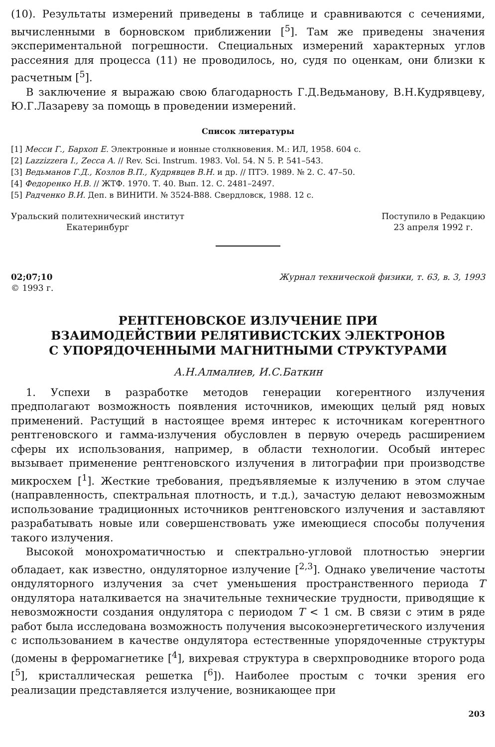(10). Результаты измерений приведены в таблице и сравниваются с сечениями, вычисленными в борновском приближении [<sup>5</sup>]. Там же приведены значения экспериментальной погрешности. Специальных измерений характерных углов рассеяния для процесса (11) не проводилось, но, судя по оценкам, они близки к расчетным [<sup>5</sup>].
В заключение я выражаю свою благодарность Г.Д.Ведьманову, В.Н.Кудрявцеву, Ю.Г.Лазареву за помощь в проведении измерений.
Список литературы
[1] Месси Г., Бархоп Е. Электронные и ионные столкновения. М.: ИЛ, 1958. 604 с.
[2] Lazzizzera I., Zecca A. // Rev. Sci. Instrum. 1983. Vol. 54. N 5. P. 541–543.
[3] Ведьманов Г.Д., Козлов В.П., Кудрявцев В.Н. и др. // ПТЭ. 1989. № 2. С. 47–50.
[4] Федоренко Н.В. // ЖТФ. 1970. Т. 40. Вып. 12. С. 2481–2497.
[5] Радченко В.И. Деп. в ВИНИТИ. № 3524-В88. Свердловск, 1988. 12 с.
Уральский политехнический институт
Екатеринбург
Поступило в Редакцию
23 апреля 1992 г.
02;07;10
© 1993 г.
Журнал технической физики, т. 63, в. 3, 1993
РЕНТГЕНОВСКОЕ ИЗЛУЧЕНИЕ ПРИ
ВЗАИМОДЕЙСТВИИ РЕЛЯТИВИСТСКИХ ЭЛЕКТРОНОВ
С УПОРЯДОЧЕННЫМИ МАГНИТНЫМИ СТРУКТУРАМИ
А.Н.Алмалиев, И.С.Баткин
1. Успехи в разработке методов генерации когерентного излучения предполагают возможность появления источников, имеющих целый ряд новых применений. Растущий в настоящее время интерес к источникам когерентного рентгеновского и гамма-излучения обусловлен в первую очередь расширением сферы их использования, например, в области технологии. Особый интерес вызывает применение рентгеновского излучения в литографии при производстве микросхем [<sup>1</sup>]. Жесткие требования, предъявляемые к излучению в этом случае (направленность, спектральная плотность, и т.д.), зачастую делают невозможным использование традиционных источников рентгеновского излучения и заставляют разрабатывать новые или совершенствовать уже имеющиеся способы получения такого излучения.
Высокой монохроматичностью и спектрально-угловой плотностью энергии обладает, как известно, ондуляторное излучение [<sup>2,3</sup>]. Однако увеличение частоты ондуляторного излучения за счет уменьшения пространственного периода T ондулятора наталкивается на значительные технические трудности, приводящие к невозможности создания ондулятора с периодом T < 1 см. В связи с этим в ряде работ была исследована возможность получения высокоэнергетического излучения с использованием в качестве ондулятора естественные упорядоченные структуры (домены в ферромагнетике [<sup>4</sup>], вихревая структура в сверхпроводнике второго рода [<sup>5</sup>], кристаллическая решетка [<sup>6</sup>]). Наиболее простым с точки зрения его реализации представляется излучение, возникающее при
203